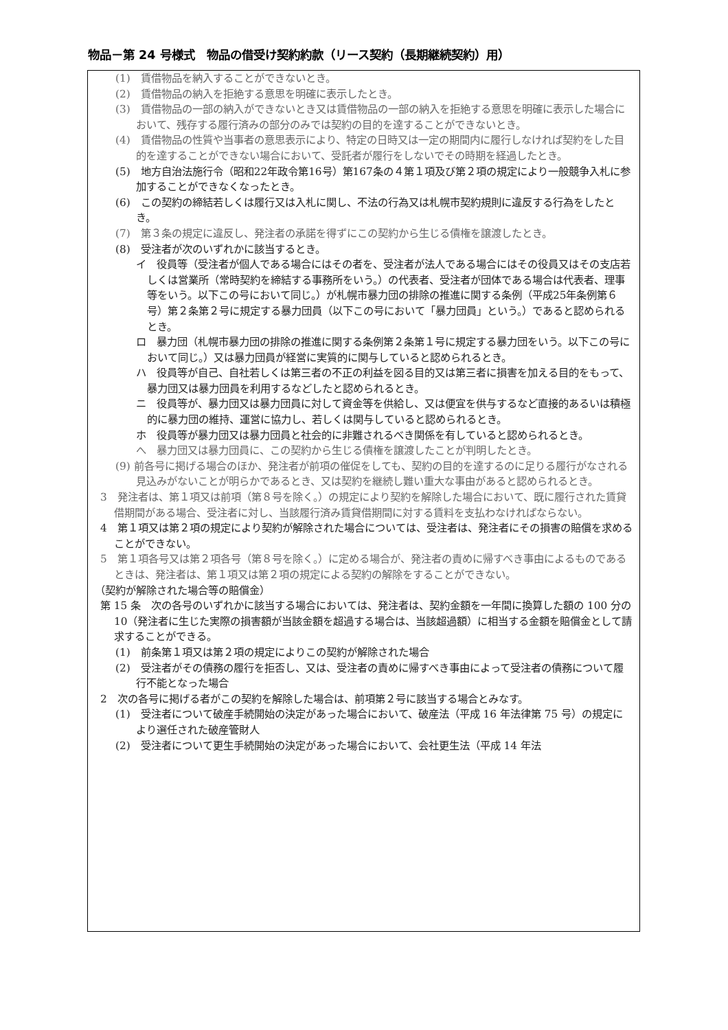物品－第 24 号様式　物品の借受け契約約款（リース契約（長期継続契約）用）
(1)　賃借物品を納入することができないとき。
(2)　賃借物品の納入を拒絶する意思を明確に表示したとき。
(3)　賃借物品の一部の納入ができないとき又は賃借物品の一部の納入を拒絶する意思を明確に表示した場合において、残存する履行済みの部分のみでは契約の目的を達することができないとき。
(4)　賃借物品の性質や当事者の意思表示により、特定の日時又は一定の期間内に履行しなければ契約をした目的を達することができない場合において、受託者が履行をしないでその時期を経過したとき。
(5)　地方自治法施行令（昭和22年政令第16号）第167条の４第１項及び第２項の規定により一般競争入札に参加することができなくなったとき。
(6)　この契約の締結若しくは履行又は入札に関し、不法の行為又は札幌市契約規則に違反する行為をしたとき。
(7)　第３条の規定に違反し、発注者の承諾を得ずにこの契約から生じる債権を譲渡したとき。
(8)　受注者が次のいずれかに該当するとき。
イ　役員等（受注者が個人である場合にはその者を、受注者が法人である場合にはその役員又はその支店若しくは営業所（常時契約を締結する事務所をいう。）の代表者、受注者が団体である場合は代表者、理事等をいう。以下この号において同じ。）が札幌市暴力団の排除の推進に関する条例（平成25年条例第６号）第２条第２号に規定する暴力団員（以下この号において「暴力団員」という。）であると認められるとき。
ロ　暴力団（札幌市暴力団の排除の推進に関する条例第２条第１号に規定する暴力団をいう。以下この号において同じ。）又は暴力団員が経営に実質的に関与していると認められるとき。
ハ　役員等が自己、自社若しくは第三者の不正の利益を図る目的又は第三者に損害を加える目的をもって、暴力団又は暴力団員を利用するなどしたと認められるとき。
ニ　役員等が、暴力団又は暴力団員に対して資金等を供給し、又は便宜を供与するなど直接的あるいは積極的に暴力団の維持、運営に協力し、若しくは関与していると認められるとき。
ホ　役員等が暴力団又は暴力団員と社会的に非難されるべき関係を有していると認められるとき。
へ　暴力団又は暴力団員に、この契約から生じる債権を譲渡したことが判明したとき。
(9) 前各号に掲げる場合のほか、発注者が前項の催促をしても、契約の目的を達するのに足りる履行がなされる見込みがないことが明らかであるとき、又は契約を継続し難い重大な事由があると認められるとき。
3　発注者は、第１項又は前項（第８号を除く。）の規定により契約を解除した場合において、既に履行された賃貸借期間がある場合、受注者に対し、当該履行済み賃貸借期間に対する賃料を支払わなければならない。
4　第１項又は第２項の規定により契約が解除された場合については、受注者は、発注者にその損害の賠償を求めることができない。
5　第１項各号又は第２項各号（第８号を除く。）に定める場合が、発注者の責めに帰すべき事由によるものであるときは、発注者は、第１項又は第２項の規定による契約の解除をすることができない。
（契約が解除された場合等の賠償金）
第 15 条　次の各号のいずれかに該当する場合においては、発注者は、契約金額を一年間に換算した額の 100 分の 10（発注者に生じた実際の損害額が当該金額を超過する場合は、当該超過額）に相当する金額を賠償金として請求することができる。
(1)　前条第１項又は第２項の規定によりこの契約が解除された場合
(2)　受注者がその債務の履行を拒否し、又は、受注者の責めに帰すべき事由によって受注者の債務について履行不能となった場合
2　次の各号に掲げる者がこの契約を解除した場合は、前項第２号に該当する場合とみなす。
(1)　受注者について破産手続開始の決定があった場合において、破産法（平成 16 年法律第 75 号）の規定により選任された破産管財人
(2)　受注者について更生手続開始の決定があった場合において、会社更生法（平成 14 年法